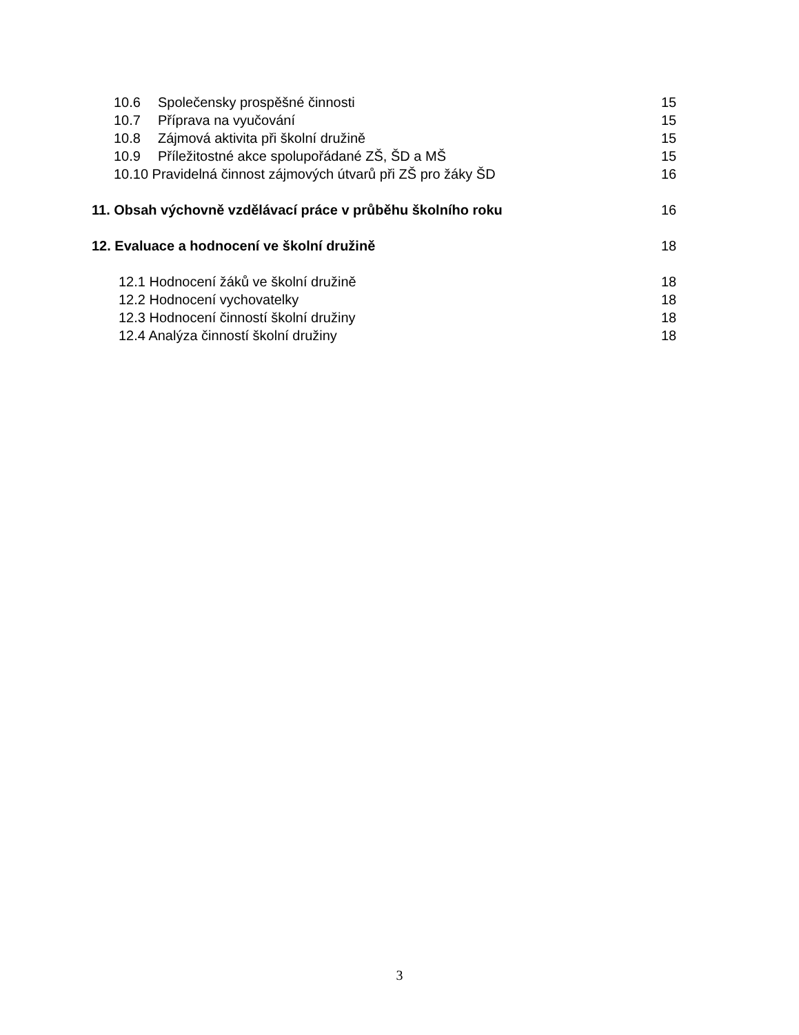10.6 Společensky prospěšné činnosti 15
10.7 Příprava na vyučování 15
10.8 Zájmová aktivita při školní družině 15
10.9 Příležitostné akce spolupořádané ZŠ, ŠD a MŠ 15
10.10 Pravidelná činnost zájmových útvarů při ZŠ pro žáky ŠD 16
11. Obsah výchovně vzdělávací práce v průběhu školního roku 16
12. Evaluace a hodnocení ve školní družině 18
12.1 Hodnocení žáků ve školní družině 18
12.2 Hodnocení vychovatelky 18
12.3 Hodnocení činností školní družiny 18
12.4 Analýza činností školní družiny 18
3